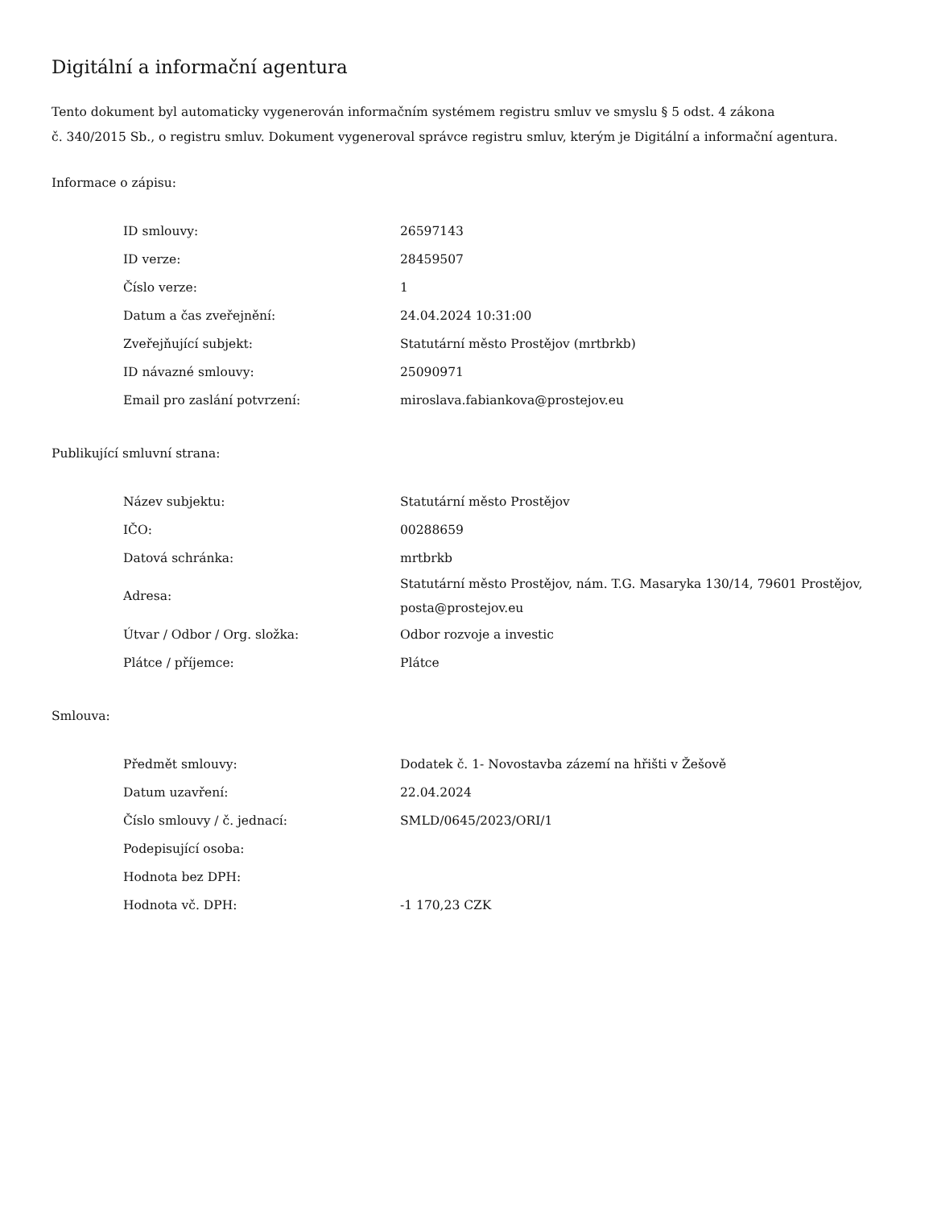Digitální a informační agentura
Tento dokument byl automaticky vygenerován informačním systémem registru smluv ve smyslu § 5 odst. 4 zákona
č. 340/2015 Sb., o registru smluv. Dokument vygeneroval správce registru smluv, kterým je Digitální a informační agentura.
Informace o zápisu:
| ID smlouvy: | 26597143 |
| ID verze: | 28459507 |
| Číslo verze: | 1 |
| Datum a čas zveřejnění: | 24.04.2024 10:31:00 |
| Zveřejňující subjekt: | Statutární město Prostějov (mrtbrkb) |
| ID návazné smlouvy: | 25090971 |
| Email pro zaslání potvrzení: | miroslava.fabiankova@prostejov.eu |
Publikující smluvní strana:
| Název subjektu: | Statutární město Prostějov |
| IČO: | 00288659 |
| Datová schránka: | mrtbrkb |
| Adresa: | Statutární město Prostějov, nám. T.G. Masaryka 130/14, 79601 Prostějov, posta@prostejov.eu |
| Útvar / Odbor / Org. složka: | Odbor rozvoje a investic |
| Plátce / příjemce: | Plátce |
Smlouva:
| Předmět smlouvy: | Dodatek č. 1- Novostavba zázemí na hřišti v Žešově |
| Datum uzavření: | 22.04.2024 |
| Číslo smlouvy / č. jednací: | SMLD/0645/2023/ORI/1 |
| Podepisující osoba: | |
| Hodnota bez DPH: | |
| Hodnota vč. DPH: | -1 170,23 CZK |